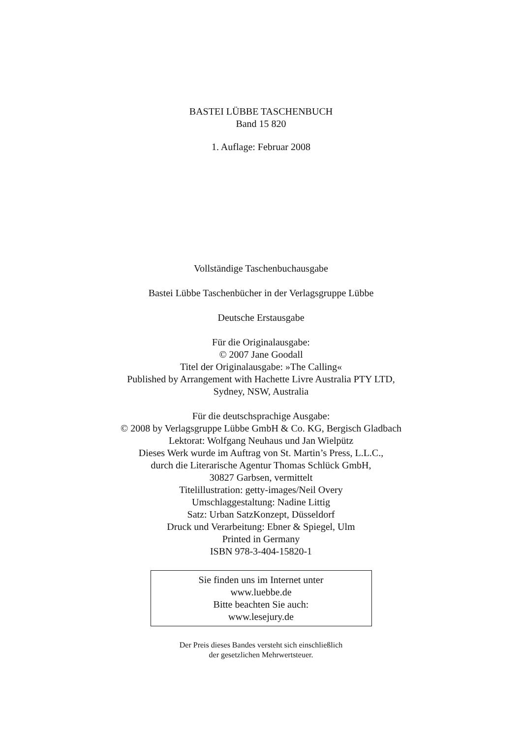BASTEI LÜBBE TASCHENBUCH
Band 15 820
1. Auflage: Februar 2008
Vollständige Taschenbuchausgabe
Bastei Lübbe Taschenbücher in der Verlagsgruppe Lübbe
Deutsche Erstausgabe
Für die Originalausgabe:
© 2007 Jane Goodall
Titel der Originalausgabe: »The Calling«
Published by Arrangement with Hachette Livre Australia PTY LTD,
Sydney, NSW, Australia
Für die deutschsprachige Ausgabe:
© 2008 by Verlagsgruppe Lübbe GmbH & Co. KG, Bergisch Gladbach
Lektorat: Wolfgang Neuhaus und Jan Wielpütz
Dieses Werk wurde im Auftrag von St. Martin’s Press, L.L.C.,
durch die Literarische Agentur Thomas Schlück GmbH,
30827 Garbsen, vermittelt
Titelillustration: getty-images/Neil Overy
Umschlaggestaltung: Nadine Littig
Satz: Urban SatzKonzept, Düsseldorf
Druck und Verarbeitung: Ebner & Spiegel, Ulm
Printed in Germany
ISBN 978-3-404-15820-1
Sie finden uns im Internet unter
www.luebbe.de
Bitte beachten Sie auch:
www.lesejury.de
Der Preis dieses Bandes versteht sich einschließlich
der gesetzlichen Mehrwertsteuer.